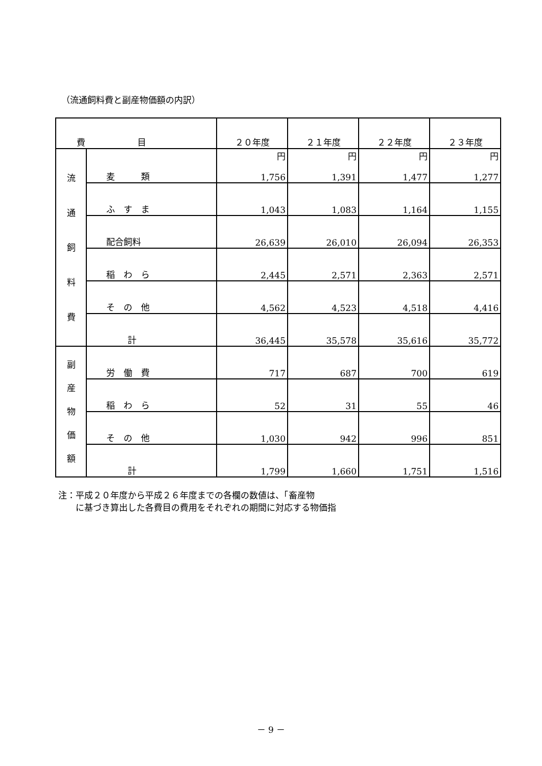（流通飼料費と副産物価額の内訳）
| 費 目 | | ２０年度 | ２１年度 | ２２年度 | ２３年度 |
| --- | --- | --- | --- | --- | --- |
| 流 通 飼 料 費 | 麦 類 | 円 1,756 | 円 1,391 | 円 1,477 | 円 1,277 |
| | ふ す ま | 1,043 | 1,083 | 1,164 | 1,155 |
| | 配合飼料 | 26,639 | 26,010 | 26,094 | 26,353 |
| | 稲 わ ら | 2,445 | 2,571 | 2,363 | 2,571 |
| | そ の 他 | 4,562 | 4,523 | 4,518 | 4,416 |
| | 計 | 36,445 | 35,578 | 35,616 | 35,772 |
| 副 産 物 価 額 | 労 働 費 | 717 | 687 | 700 | 619 |
| | 稲 わ ら | 52 | 31 | 55 | 46 |
| | そ の 他 | 1,030 | 942 | 996 | 851 |
| | 計 | 1,799 | 1,660 | 1,751 | 1,516 |
注：平成２０年度から平成２６年度までの各欄の数値は、「畜産物
　　に基づき算出した各費目の費用をそれぞれの期間に対応する物価指
－ 9 －